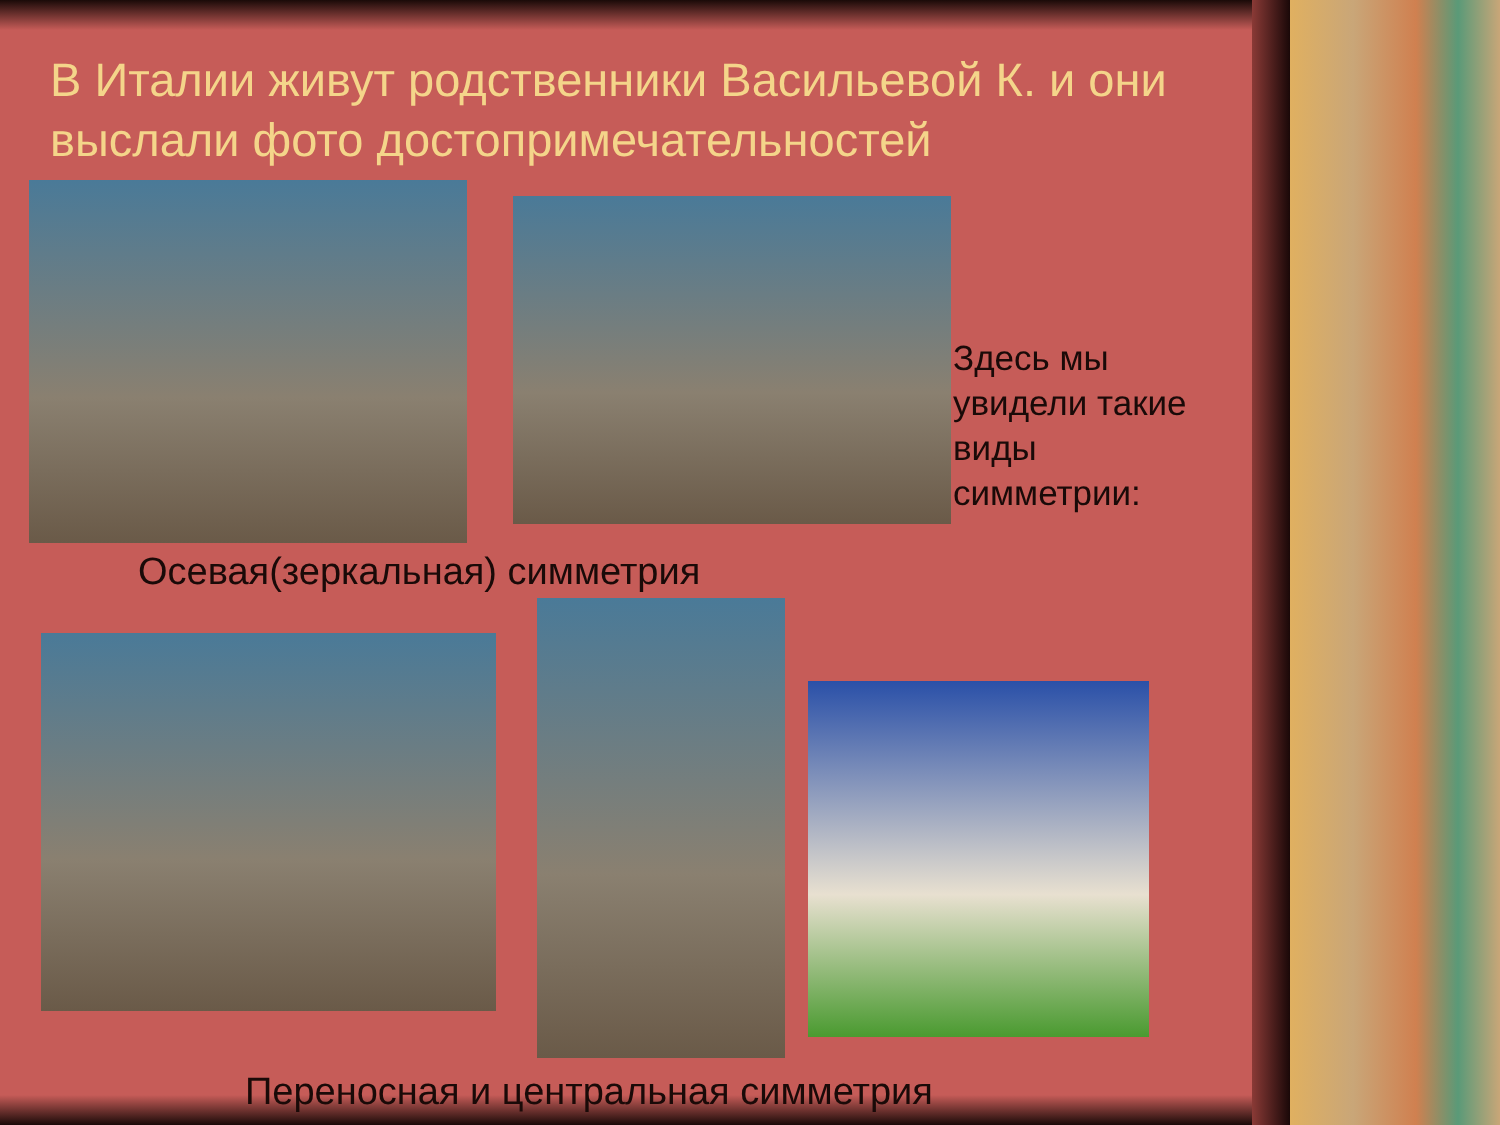В Италии живут родственники Васильевой К. и они выслали фото достопримечательностей
Здесь мы увидели такие виды симметрии:
Осевая(зеркальная) симметрия
Переносная и центральная симметрия